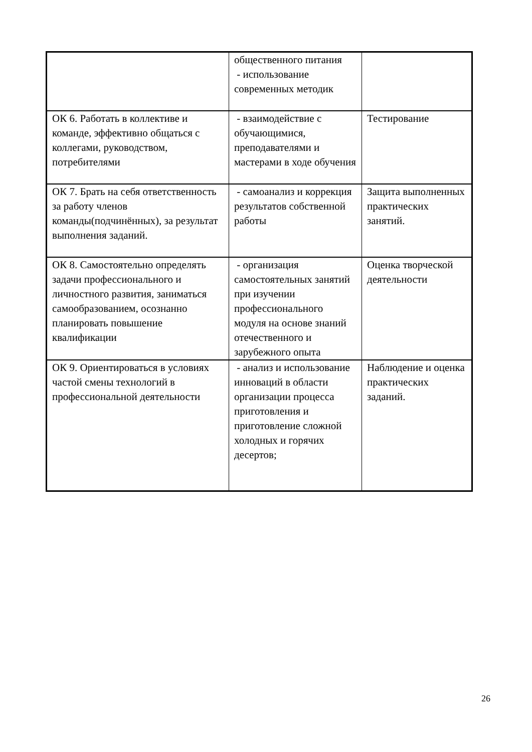| | общественного питания - использование современных методик | |
| ОК 6. Работать в коллективе и команде, эффективно общаться с коллегами, руководством, потребителями | - взаимодействие с обучающимися, преподавателями и мастерами в ходе обучения | Тестирование |
| ОК 7. Брать на себя ответственность за работу членов команды(подчинённых), за результат выполнения заданий. | - самоанализ и коррекция результатов собственной работы | Защита выполненных практических занятий. |
| ОК 8. Самостоятельно определять задачи профессионального и личностного развития, заниматься самообразованием, осознанно планировать повышение квалификации | - организация самостоятельных занятий при изучении профессионального модуля на основе знаний отечественного и зарубежного опыта | Оценка творческой деятельности |
| ОК 9. Ориентироваться в условиях частой смены технологий в профессиональной деятельности | - анализ и использование инноваций в области организации процесса приготовления и приготовление сложной холодных и горячих десертов; | Наблюдение и оценка практических заданий. |
26